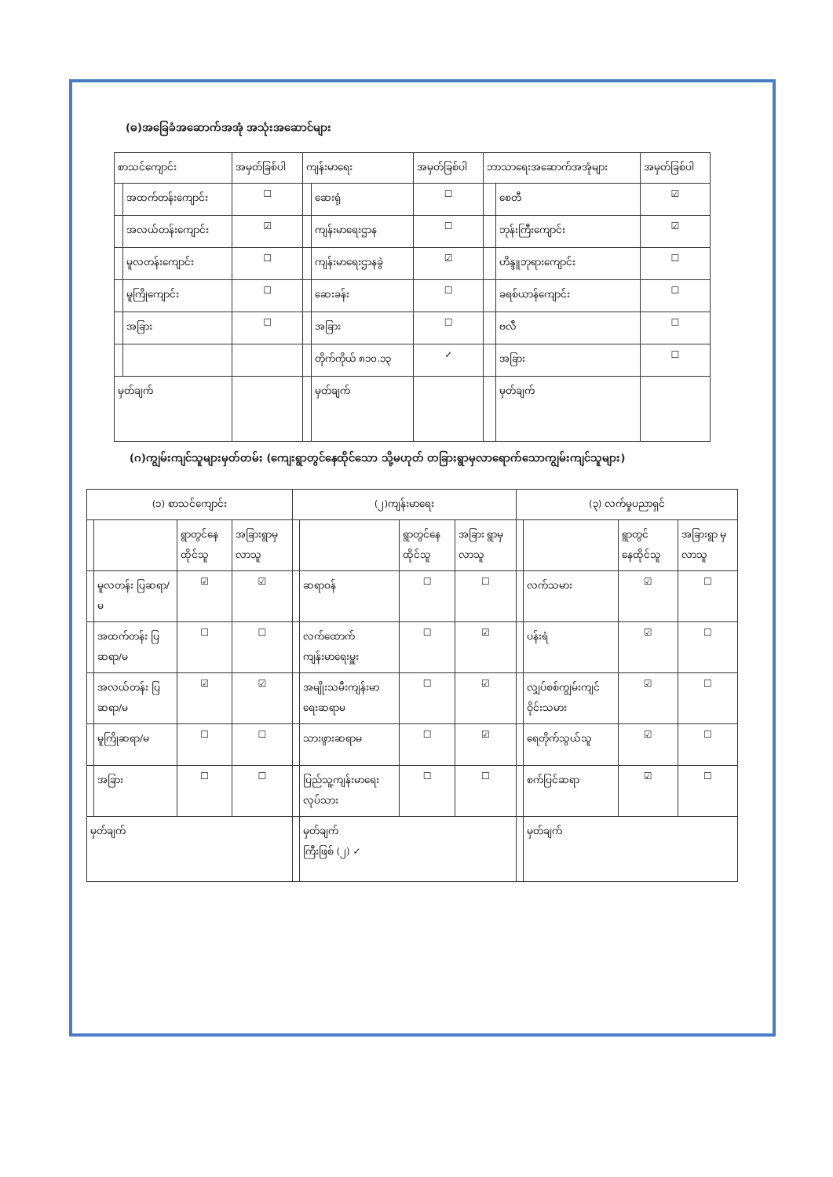(ဓ)အခြေခံအဆောက်အအုံ အသုံးအဆောင်များ
| စာသင်ကျောင်း | | အမှတ်ခြစ်ပါ | ကျန်းမာရေး | | အမှတ်ခြစ်ပါ | ဘာသာရေးအဆောက်အအုံများ | | အမှတ်ခြစ်ပါ |
| --- | --- | --- | --- | --- | --- | --- | --- | --- |
| | အထက်တန်းကျောင်း | ☐ | | ဆေးရုံ | ☐ | | စေတီ | ☑ |
| | အလယ်တန်းကျောင်း | ☑ | | ကျန်းမာရေးဌာန | ☐ | | ဘုန်းကြီးကျောင်း | ☑ |
| | မူလတန်းကျောင်း | ☐ | | ကျန်းမာရေးဌာနခွဲ | ☑ | | ဟိန္ဒူဘုရားကျောင်း | ☐ |
| | မူကြိုကျောင်း | ☐ | | ဆေးခန်း | ☐ | | ခရစ်ယာန်ကျောင်း | ☐ |
| | အခြား | ☐ | | အခြား | ☐ | | ဗလီ | ☐ |
| | | | | တိုက်ကိုယ် ၈၁၀.၁၃ | ✓ | | အခြား | ☐ |
| မှတ်ချက် | | | | မှတ်ချက် | | | မှတ်ချက် | |
(ဂ)ကျွမ်းကျင်သူများမှတ်တမ်း (ကျေးရွာတွင်နေထိုင်သော သို့မဟုတ် တခြားရွာမှလာရောက်သောကျွမ်းကျင်သူများ)
| (၁) စာသင်ကျောင်း | | | | (၂)ကျန်းမာရေး | | | | (၃) လက်မှုပညာရှင် | | | |
| --- | --- | --- | --- | --- | --- | --- | --- | --- | --- | --- | --- |
| | | ရွာတွင်နေ ထိုင်သူ | အခြားရွာမှ လာသူ | | | ရွာတွင်နေ ထိုင်သူ | အခြား ရွာမှ လာသူ | | | ရွာတွင် နေထိုင်သူ | အခြားရွာ မှလာသူ |
| | မူလတန်း ပြဆရာ/မ | ☑ | ☑ | | ဆရာဝန် | ☐ | ☐ | | လက်သမား | ☑ | ☐ |
| | အထက်တန်း ပြဆရာ/မ | ☐ | ☐ | | လက်ထောက် ကျန်းမာရေးမှူး | ☐ | ☑ | | ပန်းရံ | ☑ | ☐ |
| | အလယ်တန်း ပြဆရာ/မ | ☑ | ☑ | | အမျိုးသမီးကျန်းမာ ရေးဆရာမ | ☐ | ☑ | | လျှပ်စစ်ကျွမ်းကျင် ဝိုင်းသမား | ☑ | ☐ |
| | မူကြိုဆရာ/မ | ☐ | ☐ | | သားဖွားဆရာမ | ☐ | ☑ | | ရေတိုက်သွယ်သူ | ☑ | ☐ |
| | အခြား | ☐ | ☐ | | ပြည်သူ့ကျန်းမာရေးလုပ်သား | ☐ | ☐ | | စက်ပြင်ဆရာ | ☑ | ☐ |
| မှတ်ချက် | | | | | မှတ်ချက် ကြီးဖြစ် (၂) ✓ | | | | မှတ်ချက် | | |